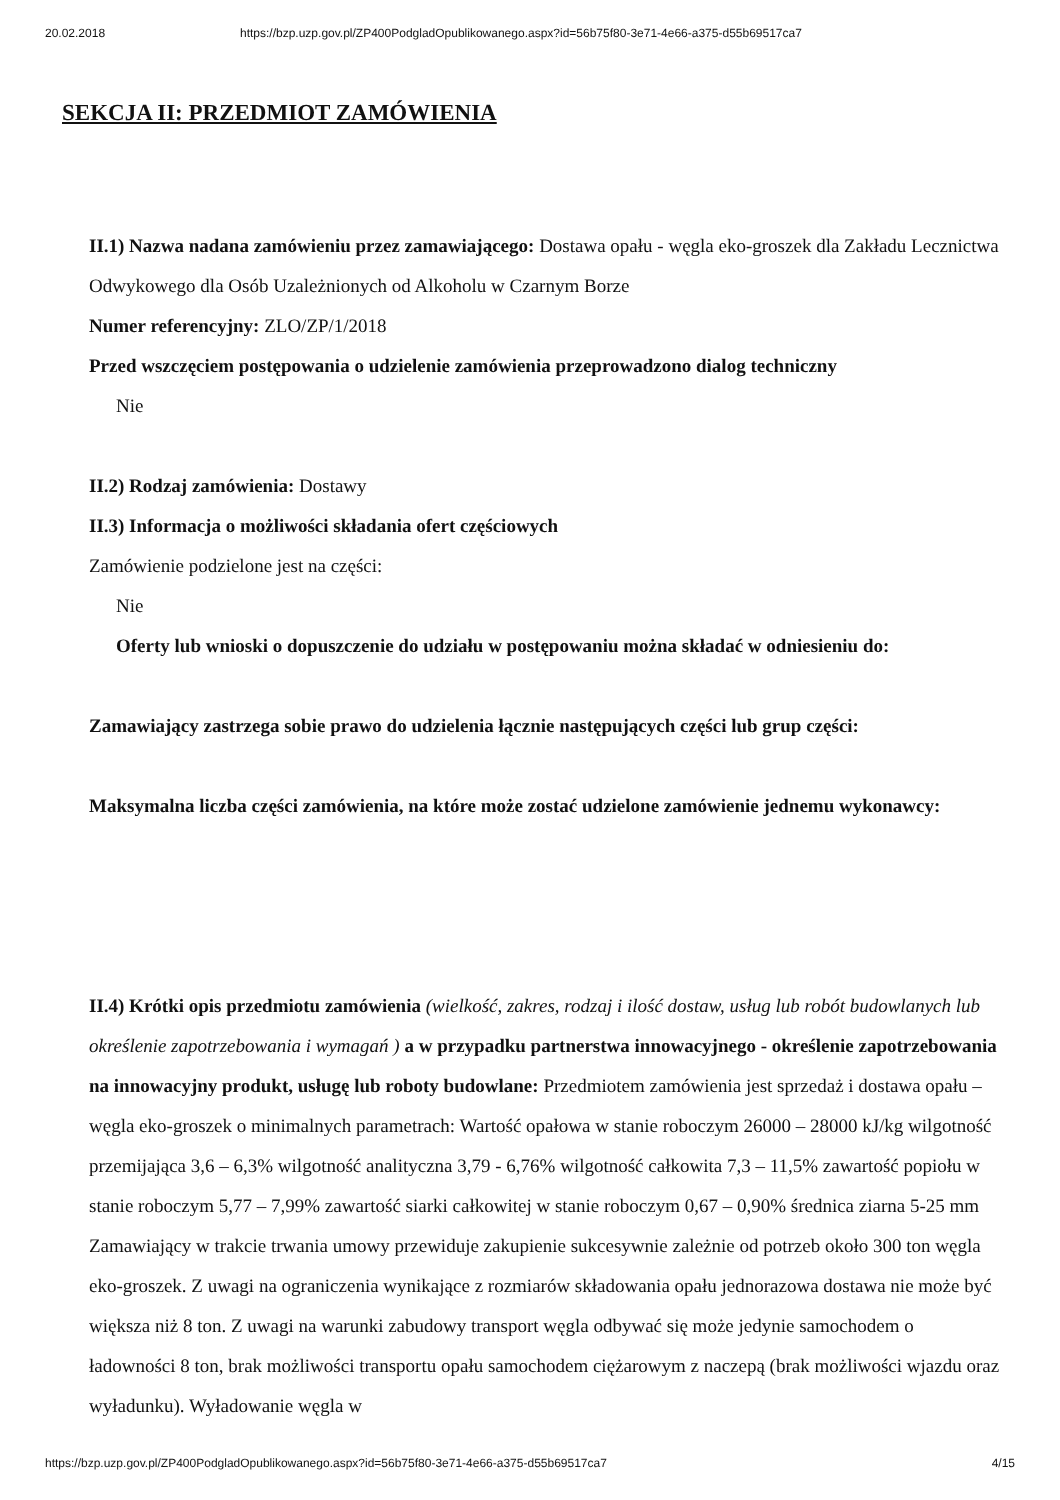20.02.2018 https://bzp.uzp.gov.pl/ZP400PodgladOpublikowanego.aspx?id=56b75f80-3e71-4e66-a375-d55b69517ca7
SEKCJA II: PRZEDMIOT ZAMÓWIENIA
II.1) Nazwa nadana zamówieniu przez zamawiającego: Dostawa opału - węgla eko-groszek dla Zakładu Lecznictwa Odwykowego dla Osób Uzależnionych od Alkoholu w Czarnym Borze
Numer referencyjny: ZLO/ZP/1/2018
Przed wszczęciem postępowania o udzielenie zamówienia przeprowadzono dialog techniczny
Nie
II.2) Rodzaj zamówienia: Dostawy
II.3) Informacja o możliwości składania ofert częściowych
Zamówienie podzielone jest na części:
Nie
Oferty lub wnioski o dopuszczenie do udziału w postępowaniu można składać w odniesieniu do:
Zamawiający zastrzega sobie prawo do udzielenia łącznie następujących części lub grup części:
Maksymalna liczba części zamówienia, na które może zostać udzielone zamówienie jednemu wykonawcy:
II.4) Krótki opis przedmiotu zamówienia (wielkość, zakres, rodzaj i ilość dostaw, usług lub robót budowlanych lub określenie zapotrzebowania i wymagań ) a w przypadku partnerstwa innowacyjnego - określenie zapotrzebowania na innowacyjny produkt, usługę lub roboty budowlane: Przedmiotem zamówienia jest sprzedaż i dostawa opału – węgla eko-groszek o minimalnych parametrach: Wartość opałowa w stanie roboczym 26000 – 28000 kJ/kg wilgotność przemijająca 3,6 – 6,3% wilgotność analityczna 3,79 - 6,76% wilgotność całkowita 7,3 – 11,5% zawartość popiołu w stanie roboczym 5,77 – 7,99% zawartość siarki całkowitej w stanie roboczym 0,67 – 0,90% średnica ziarna 5-25 mm Zamawiający w trakcie trwania umowy przewiduje zakupienie sukcesywnie zależnie od potrzeb około 300 ton węgla eko-groszek. Z uwagi na ograniczenia wynikające z rozmiarów składowania opału jednorazowa dostawa nie może być większa niż 8 ton. Z uwagi na warunki zabudowy transport węgla odbywać się może jedynie samochodem o ładowności 8 ton, brak możliwości transportu opału samochodem ciężarowym z naczepą (brak możliwości wjazdu oraz wyładunku). Wyładowanie węgla w
https://bzp.uzp.gov.pl/ZP400PodgladOpublikowanego.aspx?id=56b75f80-3e71-4e66-a375-d55b69517ca7 4/15